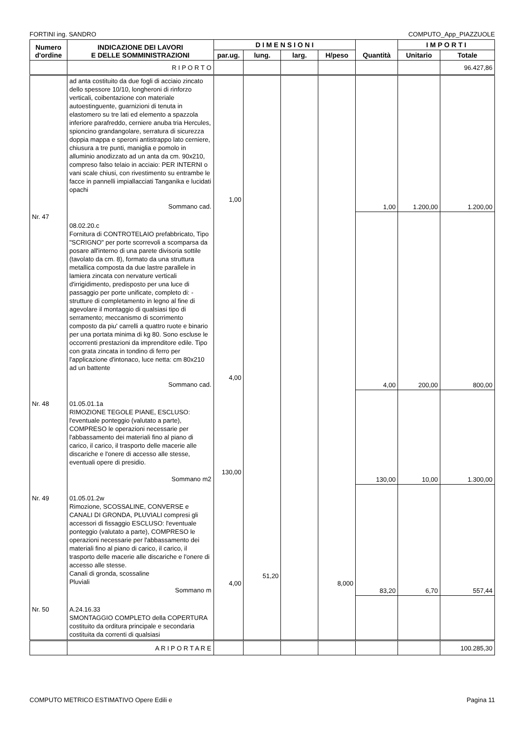FORTINI ing. SANDRO COMPUTO_App_PIAZZUOLE
| Numero d'ordine | INDICAZIONE DEI LAVORI E DELLE SOMMINISTRAZIONI | D I M E N S I O N I | | | | Quantità | I M P O R T I | |
| --- | --- | --- | --- | --- | --- | --- | --- | --- |
| | | par.ug. | lung. | larg. | H/peso | | Unitario | Totale |
| | R I P O R T O | | | | | | | 96.427,86 |
| | ad anta costituito da due fogli di acciaio zincato dello spessore 10/10, longheroni di rinforzo verticali, coibentazione con materiale autoestinguente, guarnizioni di tenuta in elastomero su tre lati ed elemento a spazzola inferiore parafreddo, cerniere anuba tria Hercules, spioncino grandangolare, serratura di sicurezza doppia mappa e speroni antistrappo lato cerniere, chiusura a tre punti, maniglia e pomolo in alluminio anodizzato ad un anta da cm. 90x210, compreso falso telaio in acciaio: PER INTERNI o vani scale chiusi, con rivestimento su entrambe le facce in pannelli impiallacciati Tanganika e lucidati opachi Sommano cad. | 1,00 | | | | 1,00 | 1.200,00 | 1.200,00 |
| Nr. 47 | 08.02.20.c Fornitura di CONTROTELAIO prefabbricato, Tipo "SCRIGNO" per porte scorrevoli a scomparsa da posare all'interno di una parete divisoria sottile (tavolato da cm. 8), formato da una struttura metallica composta da due lastre parallele in lamiera zincata con nervature verticali d'irrigidimento, predisposto per una luce di passaggio per porte unificate, completo di: - strutture di completamento in legno al fine di agevolare il montaggio di qualsiasi tipo di serramento; meccanismo di scorrimento composto da piu' carrelli a quattro ruote e binario per una portata minima di kg 80. Sono escluse le occorrenti prestazioni da imprenditore edile. Tipo con grata zincata in tondino di ferro per l'applicazione d'intonaco, luce netta: cm 80x210 ad un battente Sommano cad. | 4,00 | | | | 4,00 | 200,00 | 800,00 |
| Nr. 48 | 01.05.01.1a RIMOZIONE TEGOLE PIANE, ESCLUSO: l'eventuale ponteggio (valutato a parte), COMPRESO le operazioni necessarie per l'abbassamento dei materiali fino al piano di carico, il carico, il trasporto delle macerie alle discariche e l'onere di accesso alle stesse, eventuali opere di presidio. Sommano m2 | 130,00 | | | | 130,00 | 10,00 | 1.300,00 |
| Nr. 49 | 01.05.01.2w Rimozione, SCOSSALINE, CONVERSE e CANALI DI GRONDA, PLUVIALI compresi gli accessori di fissaggio ESCLUSO: l'eventuale ponteggio (valutato a parte), COMPRESO le operazioni necessarie per l'abbassamento dei materiali fino al piano di carico, il carico, il trasporto delle macerie alle discariche e l'onere di accesso alle stesse. Canali di gronda, scossaline Pluviali Sommano m | 4,00 | 51,20 | | 8,000 | 83,20 | 6,70 | 557,44 |
| Nr. 50 | A.24.16.33 SMONTAGGIO COMPLETO della COPERTURA costituito da orditura principale e secondaria costituita da correnti di qualsiasi | | | | | | | |
| | A R I P O R T A R E | | | | | | | 100.285,30 |
COMPUTO METRICO ESTIMATIVO Opere Edili e Pagina 11